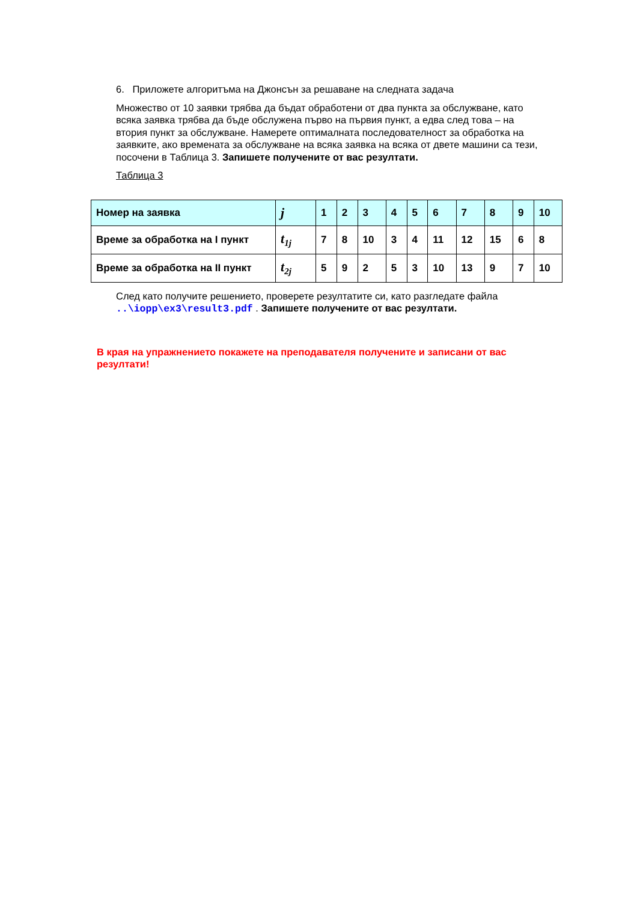6. Приложете алгоритъма на Джонсън за решаване на следната задача
Множество от 10 заявки трябва да бъдат обработени от два пункта за обслужване, като всяка заявка трябва да бъде обслужена първо на първия пункт, а едва след това – на втория пункт за обслужване. Намерете оптималната последователност за обработка на заявките, ако времената за обслужване на всяка заявка на всяка от двете машини са тези, посочени в Таблица 3. Запишете получените от вас резултати.
Таблица 3
| Номер на заявка | j | 1 | 2 | 3 | 4 | 5 | 6 | 7 | 8 | 9 | 10 |
| Време за обработка на I пункт | t<sub>1j</sub> | 7 | 8 | 10 | 3 | 4 | 11 | 12 | 15 | 6 | 8 |
| Време за обработка на II пункт | t<sub>2j</sub> | 5 | 9 | 2 | 5 | 3 | 10 | 13 | 9 | 7 | 10 |
След като получите решението, проверете резултатите си, като разгледате файла ..\iopp\ex3\result3.pdf . Запишете получените от вас резултати.
В края на упражнението покажете на преподавателя получените и записани от вас резултати!